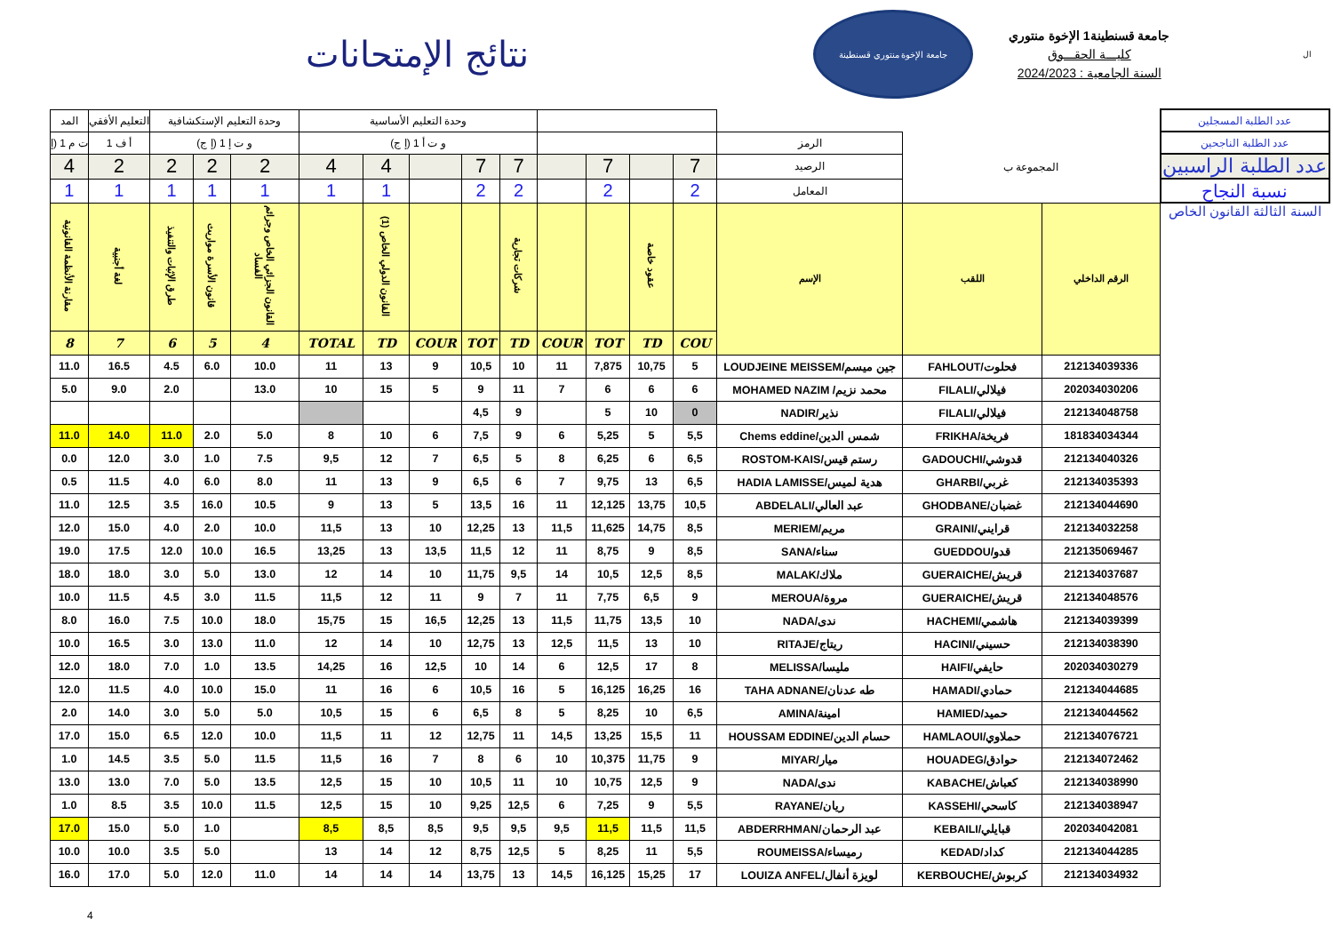نتائج الإمتحانات
جامعة الإخوة منتوري قسنطينة
جامعة قسنطينة1 الإخوة منتوري
كليـــة الحقـــوق
السنة الجامعية : 2024/2023
ال
| المد | التعليم الأفقي | وحدة التعليم الإستكشافية | | | وحدة التعليم الأساسية | | | | | | | | | | | | عدد الطلبة المسجلين |
| ت م 1 (إ | أ ف 1 | و ت إ 1 (إ ج) | | | و ت أ 1 (إ ج) | | | | | | | | | الرمز | المجموعة ب | | عدد الطلبة الناجحين |
| 4 | 2 | 2 | 2 | 2 | 4 | 4 | | 7 | 7 | | 7 | | 7 | الرصيد | | | عدد الطلبة الراسبين |
| 1 | 1 | 1 | 1 | 1 | 1 | 1 | | 2 | 2 | | 2 | | 2 | المعامل | | | نسبة النجاح |
| مقارنة الأنظمة القانونية | لغة أجنبية | طرق الإثبات والتنفيذ | قانون الأسرة مواريث | القانون الجزائي الخاص وجرائم الفساد | | القانون الدولي الخاص (1) | | | شركات تجارية | | | عقود خاصة | | الإسم | اللقب | الرقم الداخلي | السنة الثالثة القانون الخاص |
| 8 | 7 | 6 | 5 | 4 | TOTAL | TD | COUR | TOT | TD | COUR | TOT | TD | COU | | | | |
| 11.0 | 16.5 | 4.5 | 6.0 | 10.0 | 11 | 13 | 9 | 10,5 | 10 | 11 | 7,875 | 10,75 | 5 | LOUDJEINE MEISSEM/جين ميسم | FAHLOUT/فحلوت | 212134039336 | |
| 5.0 | 9.0 | 2.0 | | 13.0 | 10 | 15 | 5 | 9 | 11 | 7 | 6 | 6 | 6 | MOHAMED NAZIM /محمد نزيم | FILALI/فيلالي | 202034030206 | |
| | | | | | | | | 4,5 | 9 | | 5 | 10 | 0 | NADIR/نذير | FILALI/فيلالي | 212134048758 | |
| 11.0 | 14.0 | 11.0 | 2.0 | 5.0 | 8 | 10 | 6 | 7,5 | 9 | 6 | 5,25 | 5 | 5,5 | Chems eddine/شمس الدين | FRIKHA/فريخة | 181834034344 | |
| 0.0 | 12.0 | 3.0 | 1.0 | 7.5 | 9,5 | 12 | 7 | 6,5 | 5 | 8 | 6,25 | 6 | 6,5 | ROSTOM-KAIS/رستم قيس | GADOUCHI/قدوشي | 212134040326 | |
| 0.5 | 11.5 | 4.0 | 6.0 | 8.0 | 11 | 13 | 9 | 6,5 | 6 | 7 | 9,75 | 13 | 6,5 | HADIA LAMISSE/هدية لميس | GHARBI/غربي | 212134035393 | |
| 11.0 | 12.5 | 3.5 | 16.0 | 10.5 | 9 | 13 | 5 | 13,5 | 16 | 11 | 12,125 | 13,75 | 10,5 | ABDELALI/عبد العالي | GHODBANE/غضبان | 212134044690 | |
| 12.0 | 15.0 | 4.0 | 2.0 | 10.0 | 11,5 | 13 | 10 | 12,25 | 13 | 11,5 | 11,625 | 14,75 | 8,5 | MERIEM/مريم | GRAINI/قرايني | 212134032258 | |
| 19.0 | 17.5 | 12.0 | 10.0 | 16.5 | 13,25 | 13 | 13,5 | 11,5 | 12 | 11 | 8,75 | 9 | 8,5 | SANA/سناء | GUEDDOU/قدو | 212135069467 | |
| 18.0 | 18.0 | 3.0 | 5.0 | 13.0 | 12 | 14 | 10 | 11,75 | 9,5 | 14 | 10,5 | 12,5 | 8,5 | MALAK/ملاك | GUERAICHE/قريش | 212134037687 | |
| 10.0 | 11.5 | 4.5 | 3.0 | 11.5 | 11,5 | 12 | 11 | 9 | 7 | 11 | 7,75 | 6,5 | 9 | MEROUA/مروة | GUERAICHE/قريش | 212134048576 | |
| 8.0 | 16.0 | 7.5 | 10.0 | 18.0 | 15,75 | 15 | 16,5 | 12,25 | 13 | 11,5 | 11,75 | 13,5 | 10 | NADA/ندى | HACHEMI/هاشمي | 212134039399 | |
| 10.0 | 16.5 | 3.0 | 13.0 | 11.0 | 12 | 14 | 10 | 12,75 | 13 | 12,5 | 11,5 | 13 | 10 | RITAJE/ريتاج | HACINI/حسيني | 212134038390 | |
| 12.0 | 18.0 | 7.0 | 1.0 | 13.5 | 14,25 | 16 | 12,5 | 10 | 14 | 6 | 12,5 | 17 | 8 | MELISSA/مليسا | HAIFI/حايفي | 202034030279 | |
| 12.0 | 11.5 | 4.0 | 10.0 | 15.0 | 11 | 16 | 6 | 10,5 | 16 | 5 | 16,125 | 16,25 | 16 | TAHA ADNANE/طه عدنان | HAMADI/حمادي | 212134044685 | |
| 2.0 | 14.0 | 3.0 | 5.0 | 5.0 | 10,5 | 15 | 6 | 6,5 | 8 | 5 | 8,25 | 10 | 6,5 | AMINA/امينة | HAMIED/حميد | 212134044562 | |
| 17.0 | 15.0 | 6.5 | 12.0 | 10.0 | 11,5 | 11 | 12 | 12,75 | 11 | 14,5 | 13,25 | 15,5 | 11 | HOUSSAM EDDINE/حسام الدين | HAMLAOUI/حملاوي | 212134076721 | |
| 1.0 | 14.5 | 3.5 | 5.0 | 11.5 | 11,5 | 16 | 7 | 8 | 6 | 10 | 10,375 | 11,75 | 9 | MIYAR/ميار | HOUADEG/حوادق | 212134072462 | |
| 13.0 | 13.0 | 7.0 | 5.0 | 13.5 | 12,5 | 15 | 10 | 10,5 | 11 | 10 | 10,75 | 12,5 | 9 | NADA/ندى | KABACHE/كعباش | 212134038990 | |
| 1.0 | 8.5 | 3.5 | 10.0 | 11.5 | 12,5 | 15 | 10 | 9,25 | 12,5 | 6 | 7,25 | 9 | 5,5 | RAYANE/ريان | KASSEHI/كاسحي | 212134038947 | |
| 17.0 | 15.0 | 5.0 | 1.0 | | 8,5 | 8,5 | 8,5 | 9,5 | 9,5 | 9,5 | 11,5 | 11,5 | 11,5 | ABDERRHMAN/عبد الرحمان | KEBAILI/قبايلي | 202034042081 | |
| 10.0 | 10.0 | 3.5 | 5.0 | | 13 | 14 | 12 | 8,75 | 12,5 | 5 | 8,25 | 11 | 5,5 | ROUMEISSA/رميساء | KEDAD/كداد | 212134044285 | |
| 16.0 | 17.0 | 5.0 | 12.0 | 11.0 | 14 | 14 | 14 | 13,75 | 13 | 14,5 | 16,125 | 15,25 | 17 | LOUIZA ANFEL/لويزة أنفال | KERBOUCHE/كربوش | 212134034932 | |
4